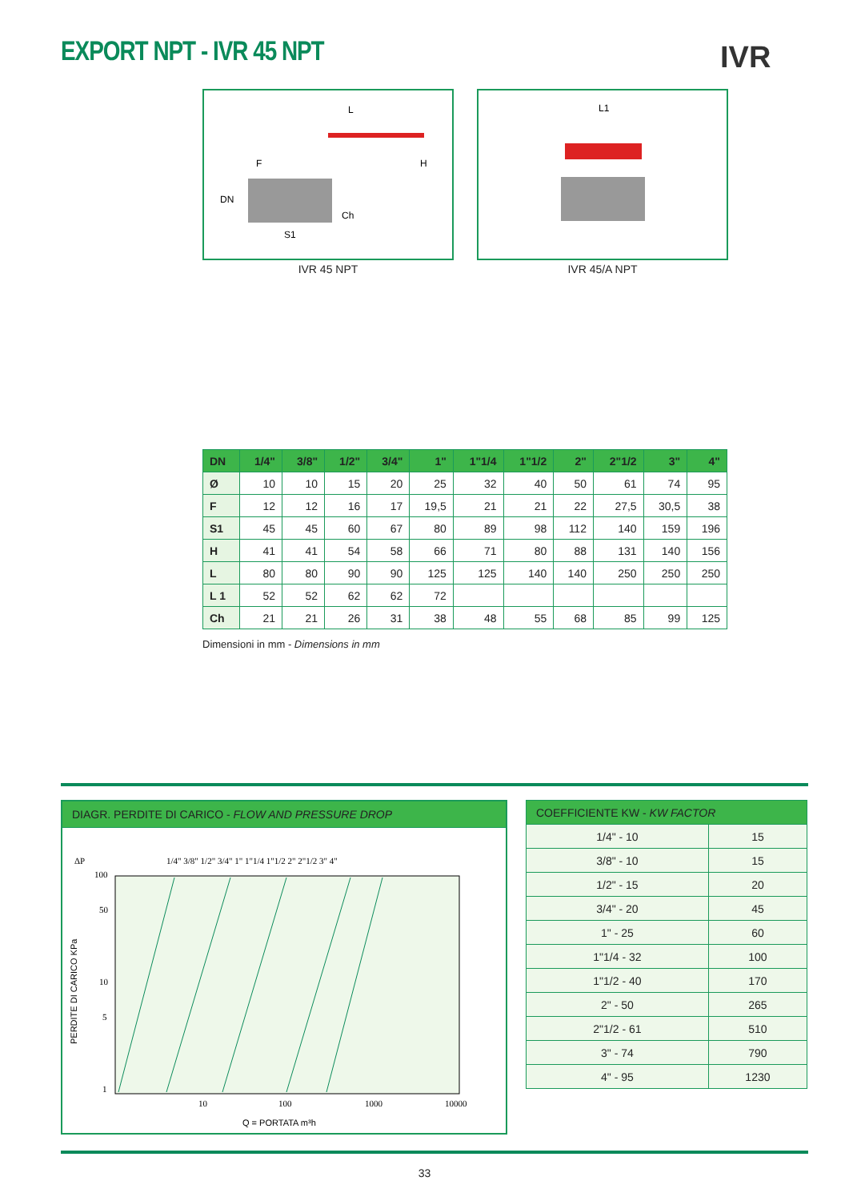EXPORT NPT - IVR 45 NPT IVR
L
H
Ch
S1
DN
F
L1
IVR 45 NPT IVR 45/A NPT
| DN | 1/4" | 3/8" | 1/2" | 3/4" | 1" | 1"1/4 | 1"1/2 | 2" | 2"1/2 | 3" | 4" |
| --- | --- | --- | --- | --- | --- | --- | --- | --- | --- | --- | --- |
| Ø | 10 | 10 | 15 | 20 | 25 | 32 | 40 | 50 | 61 | 74 | 95 |
| F | 12 | 12 | 16 | 17 | 19,5 | 21 | 21 | 22 | 27,5 | 30,5 | 38 |
| S1 | 45 | 45 | 60 | 67 | 80 | 89 | 98 | 112 | 140 | 159 | 196 |
| H | 41 | 41 | 54 | 58 | 66 | 71 | 80 | 88 | 131 | 140 | 156 |
| L | 80 | 80 | 90 | 90 | 125 | 125 | 140 | 140 | 250 | 250 | 250 |
| L 1 | 52 | 52 | 62 | 62 | 72 | | | | | | |
| Ch | 21 | 21 | 26 | 31 | 38 | 48 | 55 | 68 | 85 | 99 | 125 |
Dimensioni in mm - Dimensions in mm
DIAGR. PERDITE DI CARICO - FLOW AND PRESSURE DROP
ΔP
1/4" 3/8" 1/2" 3/4" 1" 1"1/4 1"1/2 2" 2"1/2 3" 4"
100
50
10
5
1
10
100
1000
10000
Q = PORTATA m³h
PERDITE DI CARICO KPa
| COEFFICIENTE KW - KW FACTOR | |
| --- | --- |
| 1/4" - 10 | 15 |
| 3/8" - 10 | 15 |
| 1/2" - 15 | 20 |
| 3/4" - 20 | 45 |
| 1" - 25 | 60 |
| 1"1/4 - 32 | 100 |
| 1"1/2 - 40 | 170 |
| 2" - 50 | 265 |
| 2"1/2 - 61 | 510 |
| 3" - 74 | 790 |
| 4" - 95 | 1230 |
33